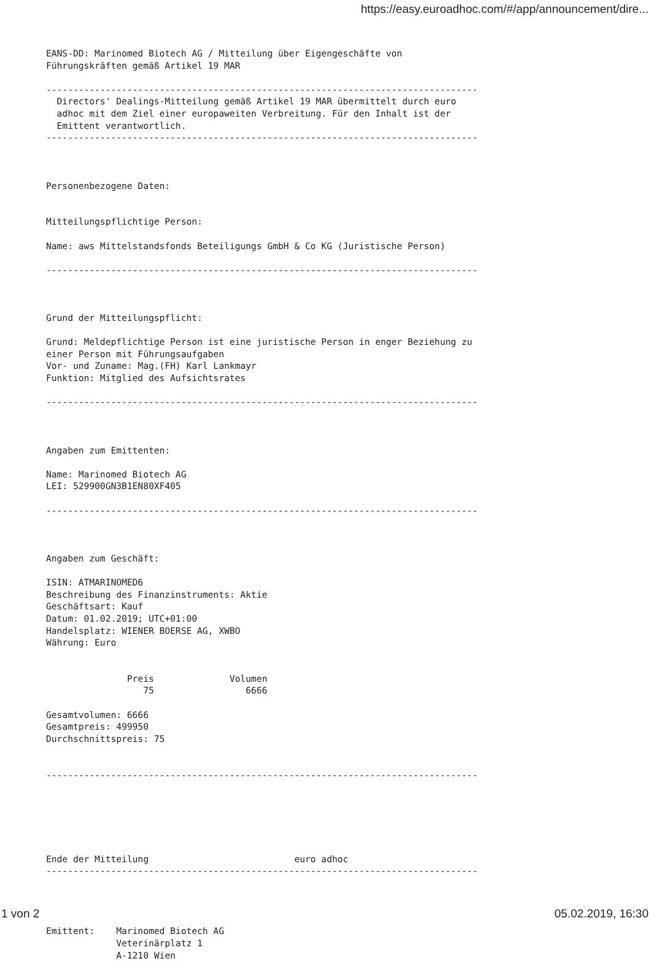https://easy.euroadhoc.com/#/app/announcement/dire...
EANS-DD: Marinomed Biotech AG / Mitteilung über Eigengeschäfte von
Führungskräften gemäß Artikel 19 MAR

--------------------------------------------------------------------------------
  Directors' Dealings-Mitteilung gemäß Artikel 19 MAR übermittelt durch euro
  adhoc mit dem Ziel einer europaweiten Verbreitung. Für den Inhalt ist der
  Emittent verantwortlich.
--------------------------------------------------------------------------------



Personenbezogene Daten:


Mitteilungspflichtige Person:

Name: aws Mittelstandsfonds Beteiligungs GmbH & Co KG (Juristische Person)

--------------------------------------------------------------------------------



Grund der Mitteilungspflicht:

Grund: Meldepflichtige Person ist eine juristische Person in enger Beziehung zu
einer Person mit Führungsaufgaben
Vor- und Zuname: Mag.(FH) Karl Lankmayr
Funktion: Mitglied des Aufsichtsrates

--------------------------------------------------------------------------------



Angaben zum Emittenten:

Name: Marinomed Biotech AG
LEI: 529900GN3B1EN80XF405

--------------------------------------------------------------------------------



Angaben zum Geschäft:

ISIN: ATMARINOMED6
Beschreibung des Finanzinstruments: Aktie
Geschäftsart: Kauf
Datum: 01.02.2019; UTC+01:00
Handelsplatz: WIENER BOERSE AG, XWBO
Währung: Euro


               Preis              Volumen
                  75                 6666

Gesamtvolumen: 6666
Gesamtpreis: 499950
Durchschnittspreis: 75


--------------------------------------------------------------------------------






Ende der Mitteilung                           euro adhoc
--------------------------------------------------------------------------------




Emittent:    Marinomed Biotech AG
             Veterinärplatz 1
             A-1210 Wien
1 von 2 05.02.2019, 16:30